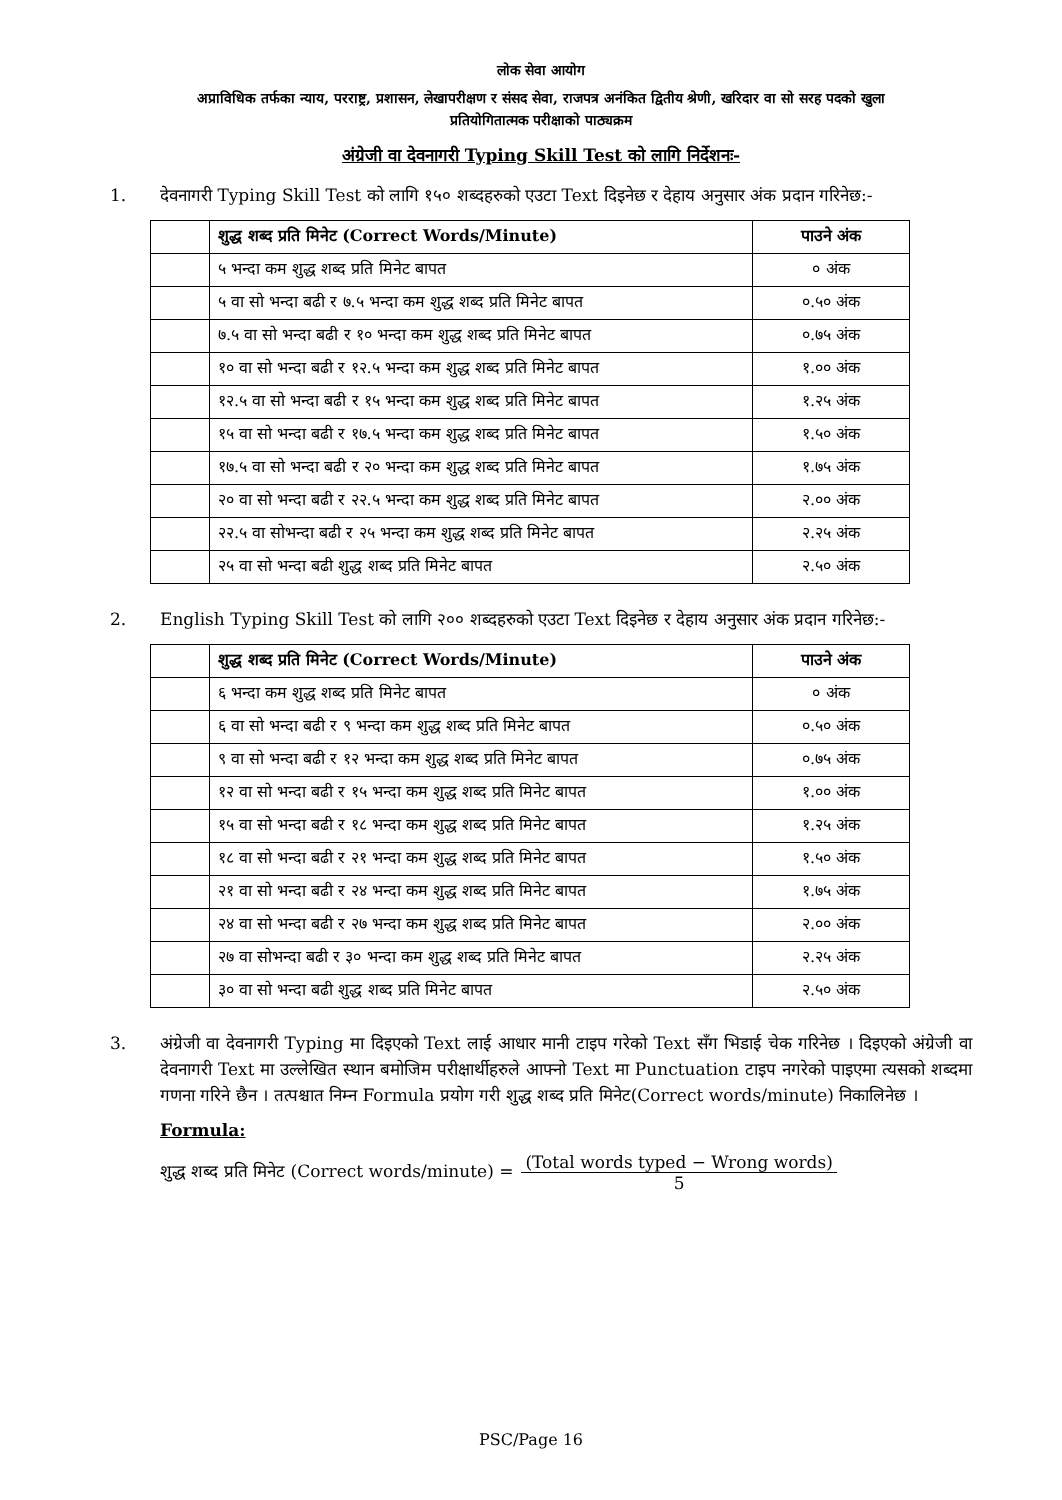लोक सेवा आयोग
अप्राविधिक तर्फका न्याय, परराष्ट्र, प्रशासन, लेखापरीक्षण र संसद सेवा, राजपत्र अनंकित द्वितीय श्रेणी, खरिदार वा सो सरह पदको खुला
प्रतियोगितात्मक परीक्षाको पाठ्यक्रम
अंग्रेजी वा देवनागरी Typing Skill Test को लागि निर्देशनः-
1. देवनागरी Typing Skill Test को लागि १५० शब्दहरुको एउटा Text दिइनेछ र देहाय अनुसार अंक प्रदान गरिनेछ:-
| | शुद्ध शब्द प्रति मिनेट (Correct Words/Minute) | पाउने अंक |
| | ५ भन्दा कम शुद्ध शब्द प्रति मिनेट बापत | ० अंक |
| | ५ वा सो भन्दा बढी र ७.५ भन्दा कम शुद्ध शब्द प्रति मिनेट बापत | ०.५० अंक |
| | ७.५ वा सो भन्दा बढी र १० भन्दा कम शुद्ध शब्द प्रति मिनेट बापत | ०.७५ अंक |
| | १० वा सो भन्दा बढी र १२.५ भन्दा कम शुद्ध शब्द प्रति मिनेट बापत | १.०० अंक |
| | १२.५ वा सो भन्दा बढी र १५ भन्दा कम शुद्ध शब्द प्रति मिनेट बापत | १.२५ अंक |
| | १५ वा सो भन्दा बढी र १७.५ भन्दा कम शुद्ध शब्द प्रति मिनेट बापत | १.५० अंक |
| | १७.५ वा सो भन्दा बढी र २० भन्दा कम शुद्ध शब्द प्रति मिनेट बापत | १.७५ अंक |
| | २० वा सो भन्दा बढी र २२.५ भन्दा कम शुद्ध शब्द प्रति मिनेट बापत | २.०० अंक |
| | २२.५ वा सोभन्दा बढी र २५ भन्दा कम शुद्ध शब्द प्रति मिनेट बापत | २.२५ अंक |
| | २५ वा सो भन्दा बढी शुद्ध शब्द प्रति मिनेट बापत | २.५० अंक |
2. English Typing Skill Test को लागि २०० शब्दहरुको एउटा Text दिइनेछ र देहाय अनुसार अंक प्रदान गरिनेछ:-
| | शुद्ध शब्द प्रति मिनेट (Correct Words/Minute) | पाउने अंक |
| | ६ भन्दा कम शुद्ध शब्द प्रति मिनेट बापत | ० अंक |
| | ६ वा सो भन्दा बढी र ९ भन्दा कम शुद्ध शब्द प्रति मिनेट बापत | ०.५० अंक |
| | ९ वा सो भन्दा बढी र १२ भन्दा कम शुद्ध शब्द प्रति मिनेट बापत | ०.७५ अंक |
| | १२ वा सो भन्दा बढी र १५ भन्दा कम शुद्ध शब्द प्रति मिनेट बापत | १.०० अंक |
| | १५ वा सो भन्दा बढी र १८ भन्दा कम शुद्ध शब्द प्रति मिनेट बापत | १.२५ अंक |
| | १८ वा सो भन्दा बढी र २१ भन्दा कम शुद्ध शब्द प्रति मिनेट बापत | १.५० अंक |
| | २१ वा सो भन्दा बढी र २४ भन्दा कम शुद्ध शब्द प्रति मिनेट बापत | १.७५ अंक |
| | २४ वा सो भन्दा बढी र २७ भन्दा कम शुद्ध शब्द प्रति मिनेट बापत | २.०० अंक |
| | २७ वा सोभन्दा बढी र ३० भन्दा कम शुद्ध शब्द प्रति मिनेट बापत | २.२५ अंक |
| | ३० वा सो भन्दा बढी शुद्ध शब्द प्रति मिनेट बापत | २.५० अंक |
3. अंग्रेजी वा देवनागरी Typing मा दिइएको Text लाई आधार मानी टाइप गरेको Text सँग भिडाई चेक गरिनेछ । दिइएको अंग्रेजी वा देवनागरी Text मा उल्लेखित स्थान बमोजिम परीक्षार्थीहरुले आफ्नो Text मा Punctuation टाइप नगरेको पाइएमा त्यसको शब्दमा गणना गरिने छैन । तत्पश्चात निम्न Formula प्रयोग गरी शुद्ध शब्द प्रति मिनेट(Correct words/minute) निकालिनेछ ।
Formula:
शुद्ध शब्द प्रति मिनेट (Correct words/minute) = (Total words typed − Wrong words) 5
PSC/Page 16